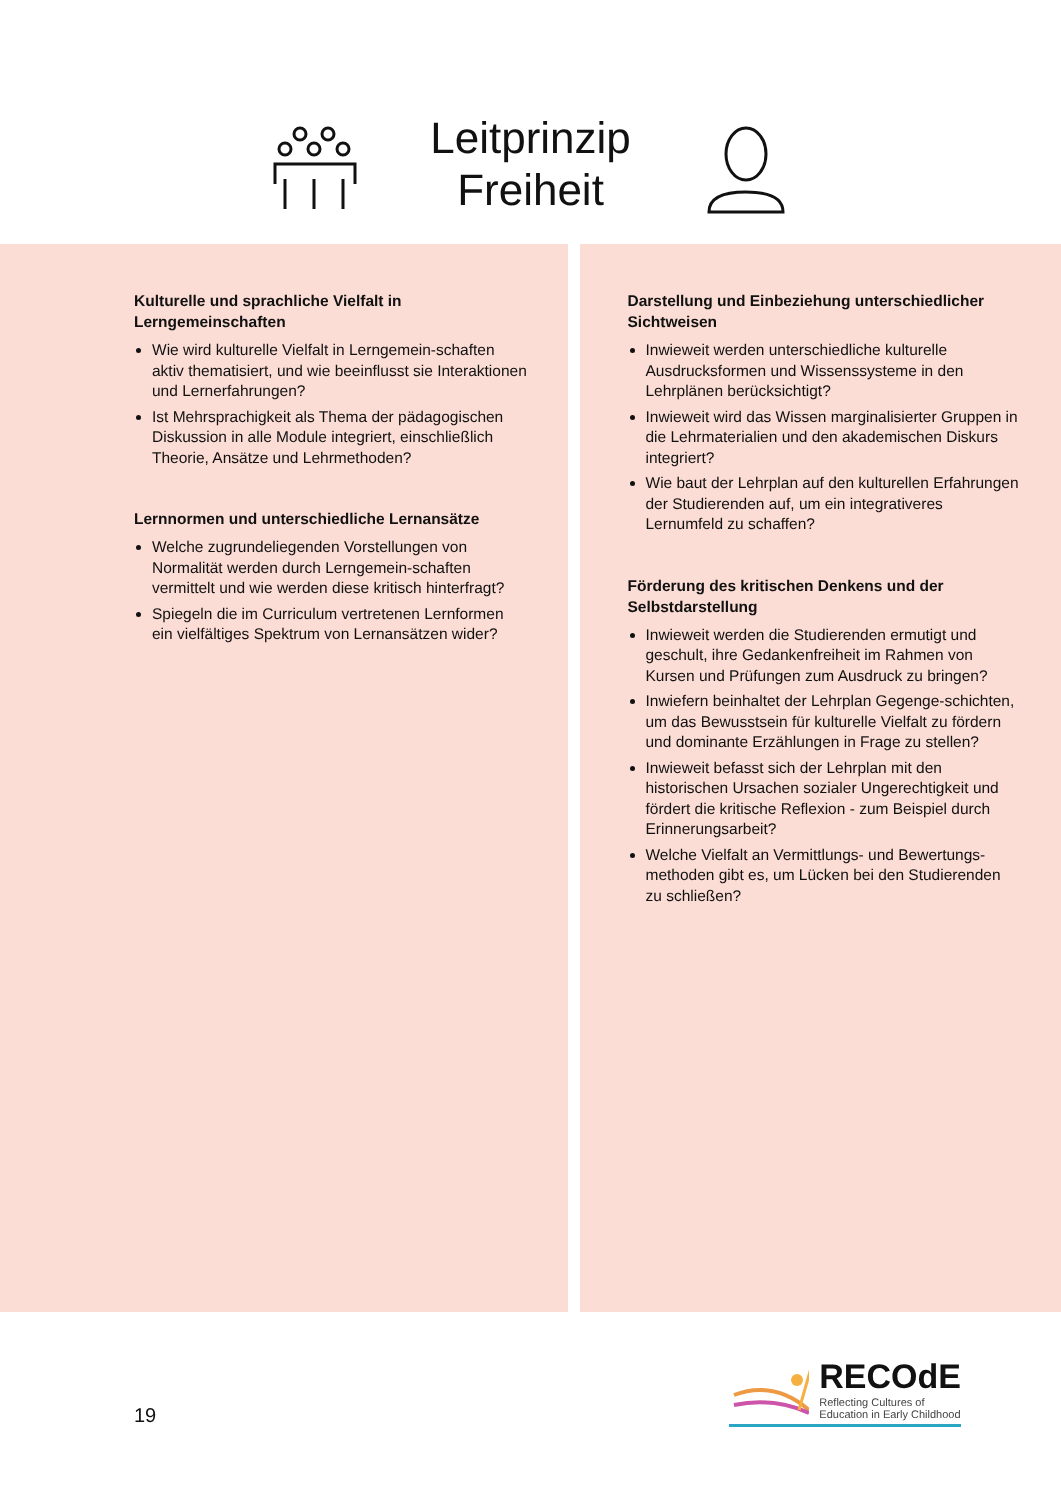Leitprinzip
Freiheit
Kulturelle und sprachliche Vielfalt in Lerngemeinschaften
Wie wird kulturelle Vielfalt in Lerngemein-schaften aktiv thematisiert, und wie beeinflusst sie Interaktionen und Lernerfahrungen?
Ist Mehrsprachigkeit als Thema der pädagogischen Diskussion in alle Module integriert, einschließlich Theorie, Ansätze und Lehrmethoden?
Lernnormen und unterschiedliche Lernansätze
Welche zugrundeliegenden Vorstellungen von Normalität werden durch Lerngemein-schaften vermittelt und wie werden diese kritisch hinterfragt?
Spiegeln die im Curriculum vertretenen Lernformen ein vielfältiges Spektrum von Lernansätzen wider?
Darstellung und Einbeziehung unterschiedlicher Sichtweisen
Inwieweit werden unterschiedliche kulturelle Ausdrucksformen und Wissenssysteme in den Lehrplänen berücksichtigt?
Inwieweit wird das Wissen marginalisierter Gruppen in die Lehrmaterialien und den akademischen Diskurs integriert?
Wie baut der Lehrplan auf den kulturellen Erfahrungen der Studierenden auf, um ein integrativeres Lernumfeld zu schaffen?
Förderung des kritischen Denkens und der Selbstdarstellung
Inwieweit werden die Studierenden ermutigt und geschult, ihre Gedankenfreiheit im Rahmen von Kursen und Prüfungen zum Ausdruck zu bringen?
Inwiefern beinhaltet der Lehrplan Gegenge-schichten, um das Bewusstsein für kulturelle Vielfalt zu fördern und dominante Erzählungen in Frage zu stellen?
Inwieweit befasst sich der Lehrplan mit den historischen Ursachen sozialer Ungerechtigkeit und fördert die kritische Reflexion - zum Beispiel durch Erinnerungsarbeit?
Welche Vielfalt an Vermittlungs- und Bewertungs-methoden gibt es, um Lücken bei den Studierenden zu schließen?
19
RECOdE
Reflecting Cultures of
Education in Early Childhood